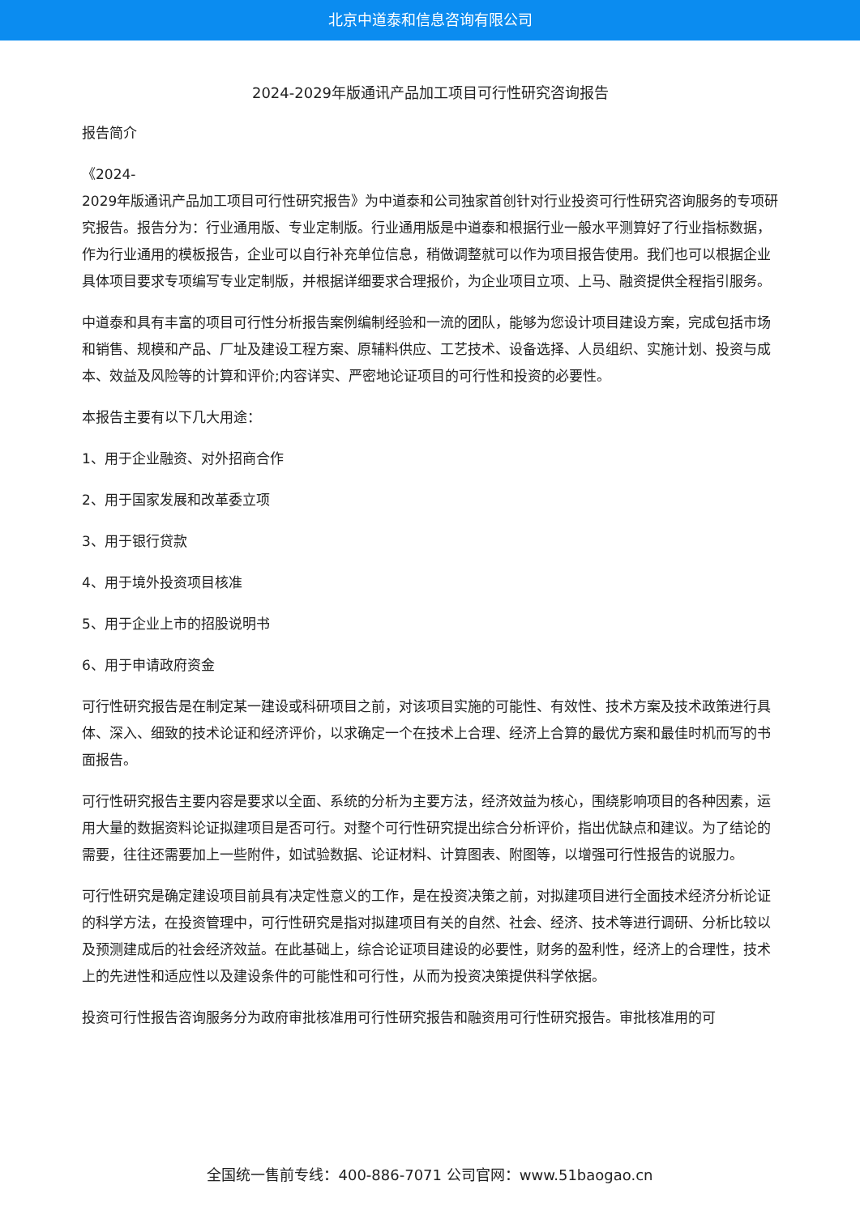北京中道泰和信息咨询有限公司
2024-2029年版通讯产品加工项目可行性研究咨询报告
报告简介
《2024-
2029年版通讯产品加工项目可行性研究报告》为中道泰和公司独家首创针对行业投资可行性研究咨询服务的专项研究报告。报告分为：行业通用版、专业定制版。行业通用版是中道泰和根据行业一般水平测算好了行业指标数据，作为行业通用的模板报告，企业可以自行补充单位信息，稍做调整就可以作为项目报告使用。我们也可以根据企业具体项目要求专项编写专业定制版，并根据详细要求合理报价，为企业项目立项、上马、融资提供全程指引服务。
中道泰和具有丰富的项目可行性分析报告案例编制经验和一流的团队，能够为您设计项目建设方案，完成包括市场和销售、规模和产品、厂址及建设工程方案、原辅料供应、工艺技术、设备选择、人员组织、实施计划、投资与成本、效益及风险等的计算和评价;内容详实、严密地论证项目的可行性和投资的必要性。
本报告主要有以下几大用途：
1、用于企业融资、对外招商合作
2、用于国家发展和改革委立项
3、用于银行贷款
4、用于境外投资项目核准
5、用于企业上市的招股说明书
6、用于申请政府资金
可行性研究报告是在制定某一建设或科研项目之前，对该项目实施的可能性、有效性、技术方案及技术政策进行具体、深入、细致的技术论证和经济评价，以求确定一个在技术上合理、经济上合算的最优方案和最佳时机而写的书面报告。
可行性研究报告主要内容是要求以全面、系统的分析为主要方法，经济效益为核心，围绕影响项目的各种因素，运用大量的数据资料论证拟建项目是否可行。对整个可行性研究提出综合分析评价，指出优缺点和建议。为了结论的需要，往往还需要加上一些附件，如试验数据、论证材料、计算图表、附图等，以增强可行性报告的说服力。
可行性研究是确定建设项目前具有决定性意义的工作，是在投资决策之前，对拟建项目进行全面技术经济分析论证的科学方法，在投资管理中，可行性研究是指对拟建项目有关的自然、社会、经济、技术等进行调研、分析比较以及预测建成后的社会经济效益。在此基础上，综合论证项目建设的必要性，财务的盈利性，经济上的合理性，技术上的先进性和适应性以及建设条件的可能性和可行性，从而为投资决策提供科学依据。
投资可行性报告咨询服务分为政府审批核准用可行性研究报告和融资用可行性研究报告。审批核准用的可
全国统一售前专线：400-886-7071 公司官网：www.51baogao.cn